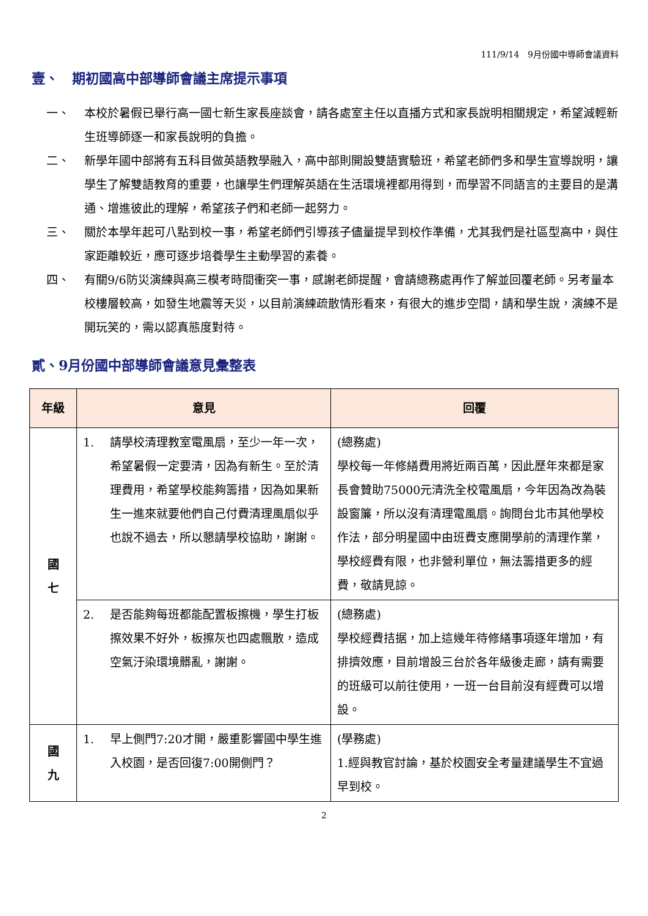111/9/14　9月份國中導師會議資料
壹、　期初國高中部導師會議主席提示事項
一、 本校於暑假已舉行高一國七新生家長座談會，請各處室主任以直播方式和家長說明相關規定，希望減輕新生班導師逐一和家長說明的負擔。
二、 新學年國中部將有五科目做英語教學融入，高中部則開設雙語實驗班，希望老師們多和學生宣導說明，讓學生了解雙語教育的重要，也讓學生們理解英語在生活環境裡都用得到，而學習不同語言的主要目的是溝通、增進彼此的理解，希望孩子們和老師一起努力。
三、 關於本學年起可八點到校一事，希望老師們引導孩子儘量提早到校作準備，尤其我們是社區型高中，與住家距離較近，應可逐步培養學生主動學習的素養。
四、 有關9/6防災演練與高三模考時間衝突一事，感謝老師提醒，會請總務處再作了解並回覆老師。另考量本校樓層較高，如發生地震等天災，以目前演練疏散情形看來，有很大的進步空間，請和學生說，演練不是開玩笑的，需以認真態度對待。
貳、9月份國中部導師會議意見彙整表
| 年級 | 意見 | 回覆 |
| --- | --- | --- |
| 國 七 | 1. 請學校清理教室電風扇，至少一年一次，希望暑假一定要清，因為有新生。至於清理費用，希望學校能夠籌措，因為如果新生一進來就要他們自己付費清理風扇似乎也說不過去，所以懇請學校協助，謝謝。 | (總務處) 學校每一年修繕費用將近兩百萬，因此歷年來都是家長會贊助75000元清洗全校電風扇，今年因為改為裝設窗簾，所以沒有清理電風扇。詢問台北市其他學校作法，部分明星國中由班費支應開學前的清理作業，學校經費有限，也非營利單位，無法籌措更多的經費，敬請見諒。 |
| | 2. 是否能夠每班都能配置板擦機，學生打板擦效果不好外，板擦灰也四處飄散，造成空氣汙染環境髒亂，謝謝。 | (總務處) 學校經費拮据，加上這幾年待修繕事項逐年增加，有排擠效應，目前增設三台於各年級後走廊，請有需要的班級可以前往使用，一班一台目前沒有經費可以增設。 |
| 國 九 | 1. 早上側門7:20才開，嚴重影響國中學生進入校園，是否回復7:00開側門？ | (學務處) 1.經與教官討論，基於校園安全考量建議學生不宜過早到校。 |
2